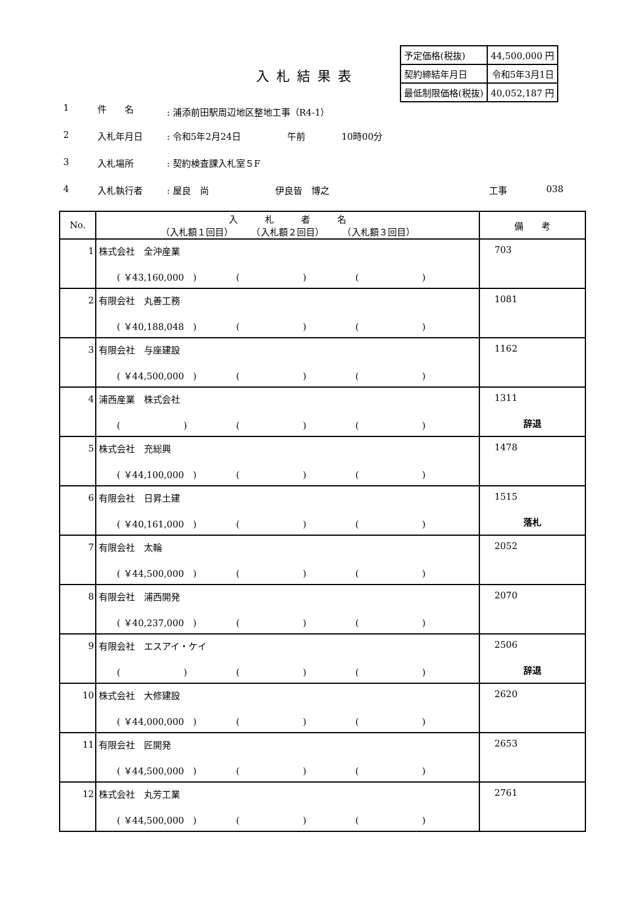入札結果表
| 予定価格(税抜) | 44,500,000 円 |
| 契約締結年月日 | 令和5年3月1日 |
| 最低制限価格(税抜) | 40,052,187 円 |
1 件　　名: 浦添前田駅周辺地区整地工事（R4-1）
2 入札年月日: 令和5年2月24日 午前 10時00分
3 入札場所: 契約検査課入札室５F
4 入札執行者: 屋良　尚 伊良皆　博之 工事 038
| No. | 入 札 者 名 （入札額１回目） （入札額２回目） （入札額３回目） | 備 考 |
| --- | --- | --- |
| 1 | 株式会社 全沖産業 ( ￥43,160,000 ) ( ) ( ) | 703 |
| 2 | 有限会社 丸善工務 ( ￥40,188,048 ) ( ) ( ) | 1081 |
| 3 | 有限会社 与座建設 ( ￥44,500,000 ) ( ) ( ) | 1162 |
| 4 | 浦西産業 株式会社 ( ) ( ) ( ) | 1311 辞退 |
| 5 | 株式会社 充総興 ( ￥44,100,000 ) ( ) ( ) | 1478 |
| 6 | 有限会社 日昇土建 ( ￥40,161,000 ) ( ) ( ) | 1515 落札 |
| 7 | 有限会社 太輪 ( ￥44,500,000 ) ( ) ( ) | 2052 |
| 8 | 有限会社 浦西開発 ( ￥40,237,000 ) ( ) ( ) | 2070 |
| 9 | 有限会社 エスアイ・ケイ ( ) ( ) ( ) | 2506 辞退 |
| 10 | 株式会社 大修建設 ( ￥44,000,000 ) ( ) ( ) | 2620 |
| 11 | 有限会社 匠開発 ( ￥44,500,000 ) ( ) ( ) | 2653 |
| 12 | 株式会社 丸芳工業 ( ￥44,500,000 ) ( ) ( ) | 2761 |